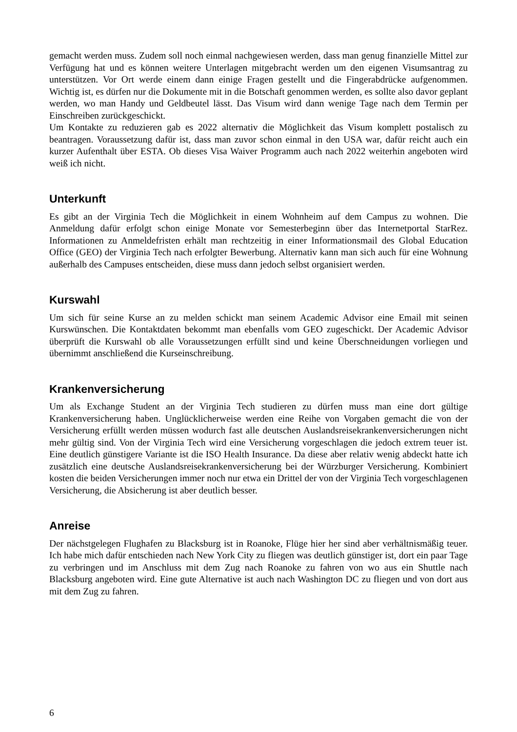gemacht werden muss. Zudem soll noch einmal nachgewiesen werden, dass man genug finanzielle Mittel zur Verfügung hat und es können weitere Unterlagen mitgebracht werden um den eigenen Visumsantrag zu unterstützen. Vor Ort werde einem dann einige Fragen gestellt und die Fingerabdrücke aufgenommen. Wichtig ist, es dürfen nur die Dokumente mit in die Botschaft genommen werden, es sollte also davor geplant werden, wo man Handy und Geldbeutel lässt. Das Visum wird dann wenige Tage nach dem Termin per Einschreiben zurückgeschickt.
Um Kontakte zu reduzieren gab es 2022 alternativ die Möglichkeit das Visum komplett postalisch zu beantragen. Voraussetzung dafür ist, dass man zuvor schon einmal in den USA war, dafür reicht auch ein kurzer Aufenthalt über ESTA. Ob dieses Visa Waiver Programm auch nach 2022 weiterhin angeboten wird weiß ich nicht.
Unterkunft
Es gibt an der Virginia Tech die Möglichkeit in einem Wohnheim auf dem Campus zu wohnen. Die Anmeldung dafür erfolgt schon einige Monate vor Semesterbeginn über das Internetportal StarRez. Informationen zu Anmeldefristen erhält man rechtzeitig in einer Informationsmail des Global Education Office (GEO) der Virginia Tech nach erfolgter Bewerbung. Alternativ kann man sich auch für eine Wohnung außerhalb des Campuses entscheiden, diese muss dann jedoch selbst organisiert werden.
Kurswahl
Um sich für seine Kurse an zu melden schickt man seinem Academic Advisor eine Email mit seinen Kurswünschen. Die Kontaktdaten bekommt man ebenfalls vom GEO zugeschickt. Der Academic Advisor überprüft die Kurswahl ob alle Voraussetzungen erfüllt sind und keine Überschneidungen vorliegen und übernimmt anschließend die Kurseinschreibung.
Krankenversicherung
Um als Exchange Student an der Virginia Tech studieren zu dürfen muss man eine dort gültige Krankenversicherung haben. Unglücklicherweise werden eine Reihe von Vorgaben gemacht die von der Versicherung erfüllt werden müssen wodurch fast alle deutschen Auslandsreisekrankenversicherungen nicht mehr gültig sind. Von der Virginia Tech wird eine Versicherung vorgeschlagen die jedoch extrem teuer ist. Eine deutlich günstigere Variante ist die ISO Health Insurance. Da diese aber relativ wenig abdeckt hatte ich zusätzlich eine deutsche Auslandsreisekrankenversicherung bei der Würzburger Versicherung. Kombiniert kosten die beiden Versicherungen immer noch nur etwa ein Drittel der von der Virginia Tech vorgeschlagenen Versicherung, die Absicherung ist aber deutlich besser.
Anreise
Der nächstgelegen Flughafen zu Blacksburg ist in Roanoke, Flüge hier her sind aber verhältnismäßig teuer. Ich habe mich dafür entschieden nach New York City zu fliegen was deutlich günstiger ist, dort ein paar Tage zu verbringen und im Anschluss mit dem Zug nach Roanoke zu fahren von wo aus ein Shuttle nach Blacksburg angeboten wird. Eine gute Alternative ist auch nach Washington DC zu fliegen und von dort aus mit dem Zug zu fahren.
6